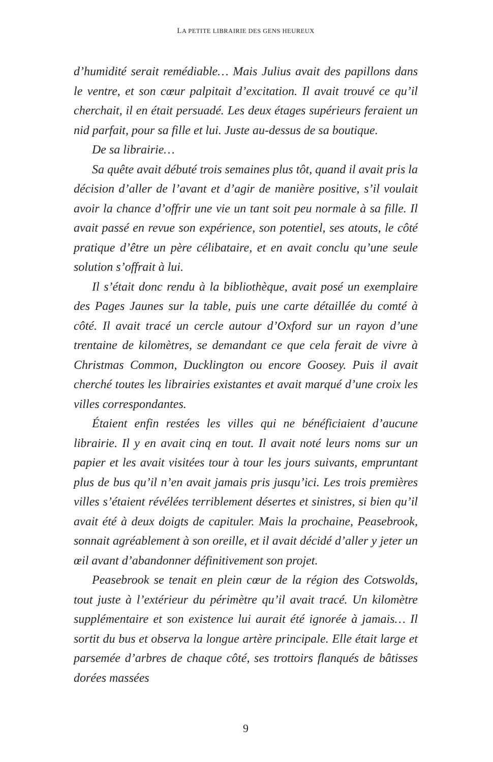LA PETITE LIBRAIRIE DES GENS HEUREUX
d’humidité serait remédiable… Mais Julius avait des papillons dans le ventre, et son cœur palpitait d’excitation. Il avait trouvé ce qu’il cherchait, il en était persuadé. Les deux étages supérieurs feraient un nid parfait, pour sa fille et lui. Juste au-dessus de sa boutique.
De sa librairie…
Sa quête avait débuté trois semaines plus tôt, quand il avait pris la décision d’aller de l’avant et d’agir de manière positive, s’il voulait avoir la chance d’offrir une vie un tant soit peu normale à sa fille. Il avait passé en revue son expérience, son potentiel, ses atouts, le côté pratique d’être un père célibataire, et en avait conclu qu’une seule solution s’offrait à lui.
Il s’était donc rendu à la bibliothèque, avait posé un exemplaire des Pages Jaunes sur la table, puis une carte détaillée du comté à côté. Il avait tracé un cercle autour d’Oxford sur un rayon d’une trentaine de kilomètres, se demandant ce que cela ferait de vivre à Christmas Common, Ducklington ou encore Goosey. Puis il avait cherché toutes les librairies existantes et avait marqué d’une croix les villes correspondantes.
Étaient enfin restées les villes qui ne bénéficiaient d’aucune librairie. Il y en avait cinq en tout. Il avait noté leurs noms sur un papier et les avait visitées tour à tour les jours suivants, empruntant plus de bus qu’il n’en avait jamais pris jusqu’ici. Les trois premières villes s’étaient révélées terriblement désertes et sinistres, si bien qu’il avait été à deux doigts de capituler. Mais la prochaine, Peasebrook, sonnait agréablement à son oreille, et il avait décidé d’aller y jeter un œil avant d’abandonner définitivement son projet.
Peasebrook se tenait en plein cœur de la région des Cotswolds, tout juste à l’extérieur du périmètre qu’il avait tracé. Un kilomètre supplémentaire et son existence lui aurait été ignorée à jamais… Il sortit du bus et observa la longue artère principale. Elle était large et parsemée d’arbres de chaque côté, ses trottoirs flanqués de bâtisses dorées massées
9